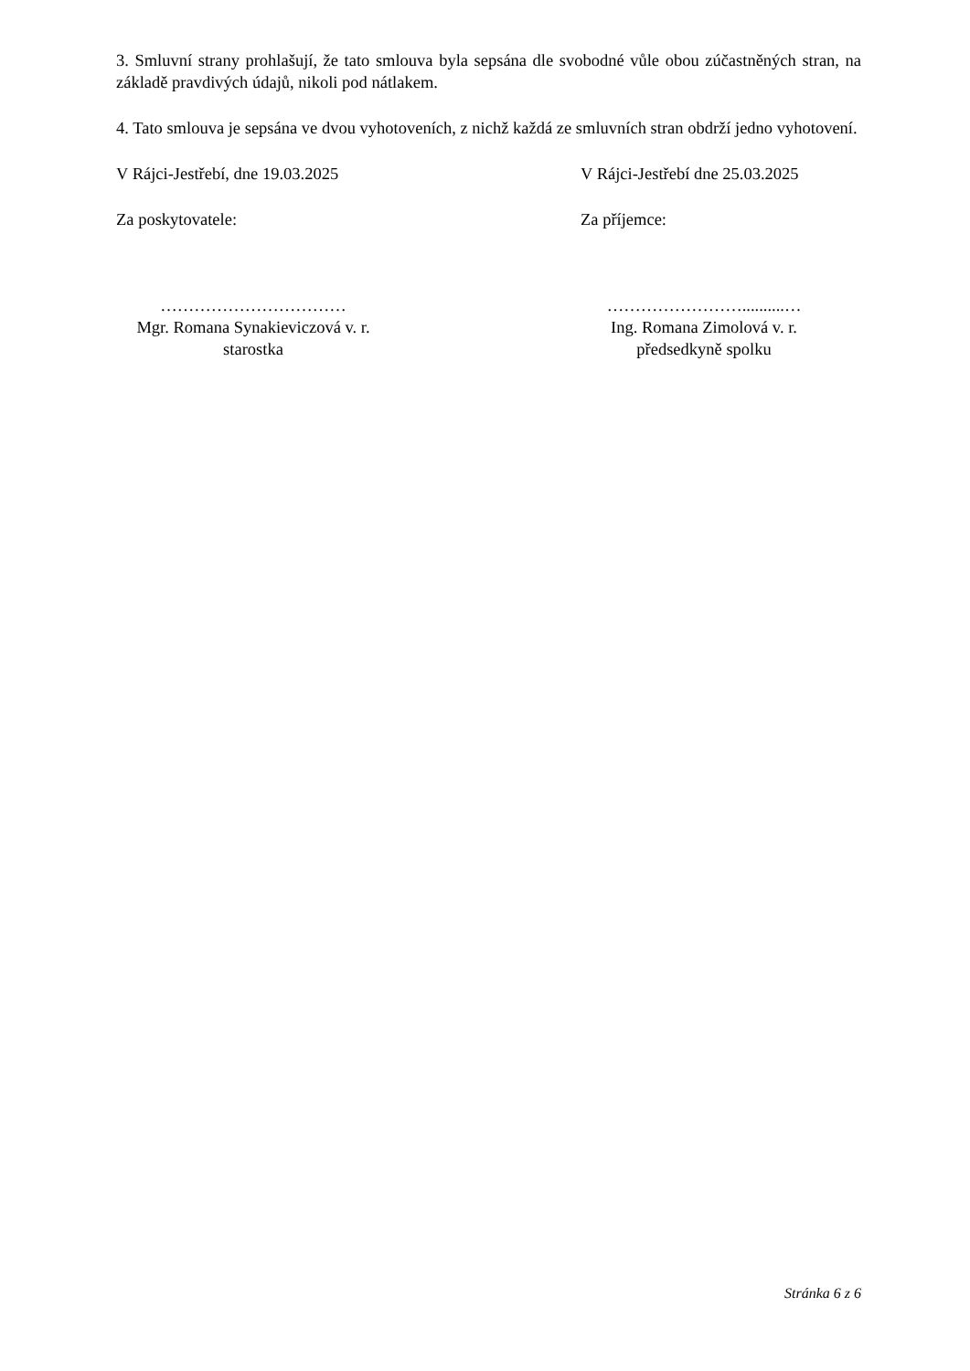3. Smluvní strany prohlašují, že tato smlouva byla sepsána dle svobodné vůle obou zúčastněných stran, na základě pravdivých údajů, nikoli pod nátlakem.
4. Tato smlouva je sepsána ve dvou vyhotoveních, z nichž každá ze smluvních stran obdrží jedno vyhotovení.
V Rájci-Jestřebí, dne 19.03.2025 V Rájci-Jestřebí dne 25.03.2025
Za poskytovatele: Za příjemce:
……………………………
Mgr. Romana Synakieviczová v. r.
starostka
……………………..........…
Ing. Romana Zimolová v. r.
předsedkyně spolku
Stránka 6 z 6